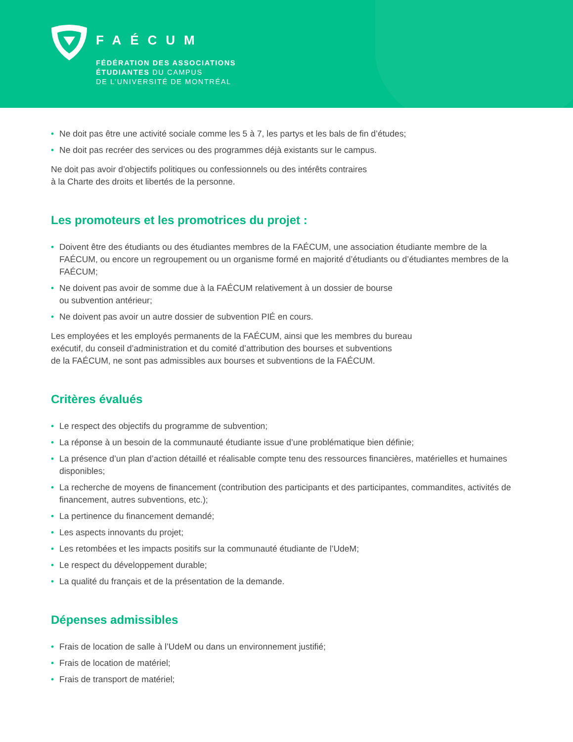FAÉCUM
FÉDÉRATION DES ASSOCIATIONS
ÉTUDIANTES DU CAMPUS
DE L’UNIVERSITÉ DE MONTRÉAL
• Ne doit pas être une activité sociale comme les 5 à 7, les partys et les bals de fin d’études;
• Ne doit pas recréer des services ou des programmes déjà existants sur le campus.
Ne doit pas avoir d’objectifs politiques ou confessionnels ou des intérêts contraires
à la Charte des droits et libertés de la personne.
Les promoteurs et les promotrices du projet :
• Doivent être des étudiants ou des étudiantes membres de la FAÉCUM, une association étudiante membre de la FAÉCUM, ou encore un regroupement ou un organisme formé en majorité d’étudiants ou d’étudiantes membres de la FAÉCUM;
• Ne doivent pas avoir de somme due à la FAÉCUM relativement à un dossier de bourse
ou subvention antérieur;
• Ne doivent pas avoir un autre dossier de subvention PIÉ en cours.
Les employées et les employés permanents de la FAÉCUM, ainsi que les membres du bureau
exécutif, du conseil d’administration et du comité d’attribution des bourses et subventions
de la FAÉCUM, ne sont pas admissibles aux bourses et subventions de la FAÉCUM.
Critères évalués
• Le respect des objectifs du programme de subvention;
• La réponse à un besoin de la communauté étudiante issue d’une problématique bien définie;
• La présence d’un plan d’action détaillé et réalisable compte tenu des ressources financières, matérielles et humaines disponibles;
• La recherche de moyens de financement (contribution des participants et des participantes, commandites, activités de financement, autres subventions, etc.);
• La pertinence du financement demandé;
• Les aspects innovants du projet;
• Les retombées et les impacts positifs sur la communauté étudiante de l’UdeM;
• Le respect du développement durable;
• La qualité du français et de la présentation de la demande.
Dépenses admissibles
• Frais de location de salle à l’UdeM ou dans un environnement justifié;
• Frais de location de matériel;
• Frais de transport de matériel;